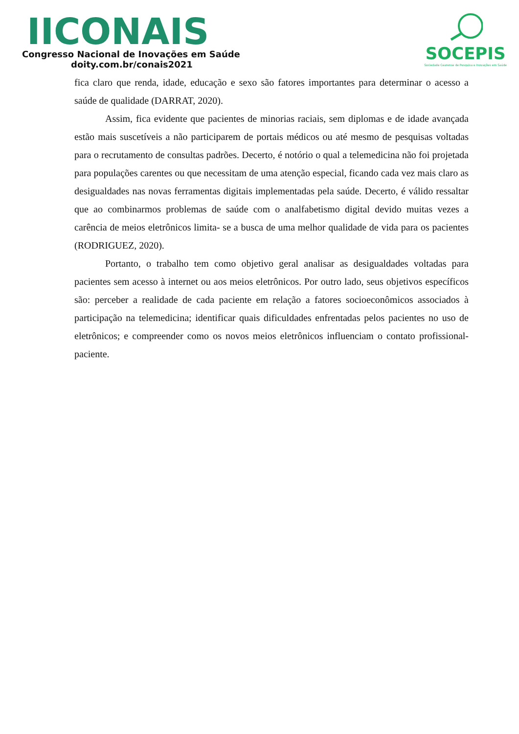IICONAIS
Congresso Nacional de Inovações em Saúde
doity.com.br/conais2021
SOCEPIS
Sociedade Cearense de Pesquisa e Inovações em Saúde
fica claro que renda, idade, educação e sexo são fatores importantes para determinar o acesso a saúde de qualidade (DARRAT, 2020).
Assim, fica evidente que pacientes de minorias raciais, sem diplomas e de idade avançada estão mais suscetíveis a não participarem de portais médicos ou até mesmo de pesquisas voltadas para o recrutamento de consultas padrões. Decerto, é notório o qual a telemedicina não foi projetada para populações carentes ou que necessitam de uma atenção especial, ficando cada vez mais claro as desigualdades nas novas ferramentas digitais implementadas pela saúde. Decerto, é válido ressaltar que ao combinarmos problemas de saúde com o analfabetismo digital devido muitas vezes a carência de meios eletrônicos limita- se a busca de uma melhor qualidade de vida para os pacientes (RODRIGUEZ, 2020).
Portanto, o trabalho tem como objetivo geral analisar as desigualdades voltadas para pacientes sem acesso à internet ou aos meios eletrônicos. Por outro lado, seus objetivos específicos são: perceber a realidade de cada paciente em relação a fatores socioeconômicos associados à participação na telemedicina; identificar quais dificuldades enfrentadas pelos pacientes no uso de eletrônicos; e compreender como os novos meios eletrônicos influenciam o contato profissional- paciente.